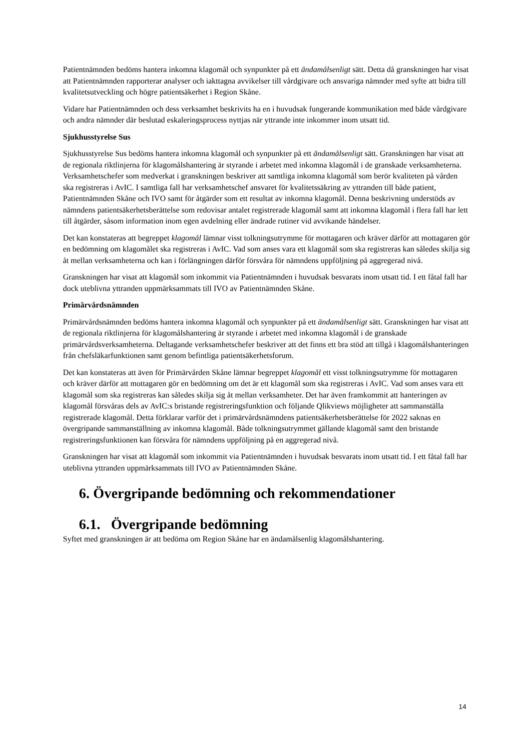Patientnämnden bedöms hantera inkomna klagomål och synpunkter på ett ändamålsenligt sätt. Detta då granskningen har visat att Patientnämnden rapporterar analyser och iakttagna avvikelser till vårdgivare och ansvariga nämnder med syfte att bidra till kvalitetsutveckling och högre patientsäkerhet i Region Skåne.
Vidare har Patientnämnden och dess verksamhet beskrivits ha en i huvudsak fungerande kommunikation med både vårdgivare och andra nämnder där beslutad eskaleringsprocess nyttjas när yttrande inte inkommer inom utsatt tid.
Sjukhusstyrelse Sus
Sjukhusstyrelse Sus bedöms hantera inkomna klagomål och synpunkter på ett ändamålsenligt sätt. Granskningen har visat att de regionala riktlinjerna för klagomålshantering är styrande i arbetet med inkomna klagomål i de granskade verksamheterna. Verksamhetschefer som medverkat i granskningen beskriver att samtliga inkomna klagomål som berör kvaliteten på vården ska registreras i AvIC. I samtliga fall har verksamhetschef ansvaret för kvalitetssäkring av yttranden till både patient, Patientnämnden Skåne och IVO samt för åtgärder som ett resultat av inkomna klagomål. Denna beskrivning understöds av nämndens patientsäkerhetsberättelse som redovisar antalet registrerade klagomål samt att inkomna klagomål i flera fall har lett till åtgärder, såsom information inom egen avdelning eller ändrade rutiner vid avvikande händelser.
Det kan konstateras att begreppet klagomål lämnar visst tolkningsutrymme för mottagaren och kräver därför att mottagaren gör en bedömning om klagomålet ska registreras i AvIC. Vad som anses vara ett klagomål som ska registreras kan således skilja sig åt mellan verksamheterna och kan i förlängningen därför försvåra för nämndens uppföljning på aggregerad nivå.
Granskningen har visat att klagomål som inkommit via Patientnämnden i huvudsak besvarats inom utsatt tid. I ett fåtal fall har dock uteblivna yttranden uppmärksammats till IVO av Patientnämnden Skåne.
Primärvårdsnämnden
Primärvårdsnämnden bedöms hantera inkomna klagomål och synpunkter på ett ändamålsenligt sätt. Granskningen har visat att de regionala riktlinjerna för klagomålshantering är styrande i arbetet med inkomna klagomål i de granskade primärvårdsverksamheterna. Deltagande verksamhetschefer beskriver att det finns ett bra stöd att tillgå i klagomålshanteringen från chefsläkarfunktionen samt genom befintliga patientsäkerhetsforum.
Det kan konstateras att även för Primärvården Skåne lämnar begreppet klagomål ett visst tolkningsutrymme för mottagaren och kräver därför att mottagaren gör en bedömning om det är ett klagomål som ska registreras i AvIC. Vad som anses vara ett klagomål som ska registreras kan således skilja sig åt mellan verksamheter. Det har även framkommit att hanteringen av klagomål försvåras dels av AvIC:s bristande registreringsfunktion och följande Qlikviews möjligheter att sammanställa registrerade klagomål. Detta förklarar varför det i primärvårdsnämndens patientsäkerhetsberättelse för 2022 saknas en övergripande sammanställning av inkomna klagomål. Både tolkningsutrymmet gällande klagomål samt den bristande registreringsfunktionen kan försvåra för nämndens uppföljning på en aggregerad nivå.
Granskningen har visat att klagomål som inkommit via Patientnämnden i huvudsak besvarats inom utsatt tid. I ett fåtal fall har uteblivna yttranden uppmärksammats till IVO av Patientnämnden Skåne.
6. Övergripande bedömning och rekommendationer
6.1. Övergripande bedömning
Syftet med granskningen är att bedöma om Region Skåne har en ändamålsenlig klagomålshantering.
14